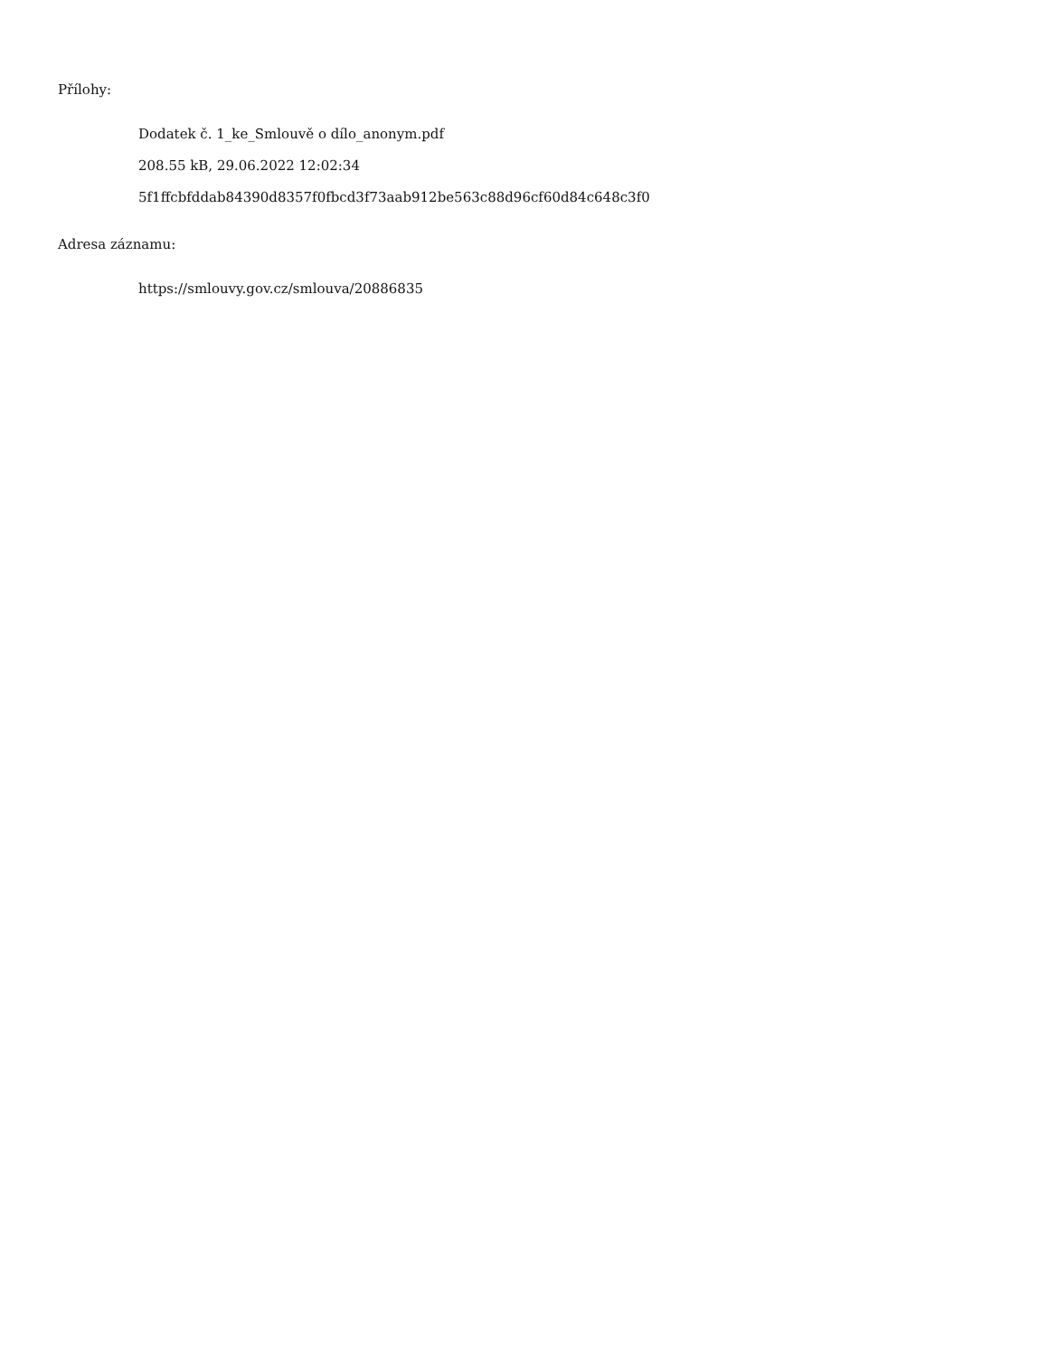Přílohy:
Dodatek č. 1_ke_Smlouvě o dílo_anonym.pdf
208.55 kB, 29.06.2022 12:02:34
5f1ffcbfddab84390d8357f0fbcd3f73aab912be563c88d96cf60d84c648c3f0
Adresa záznamu:
https://smlouvy.gov.cz/smlouva/20886835